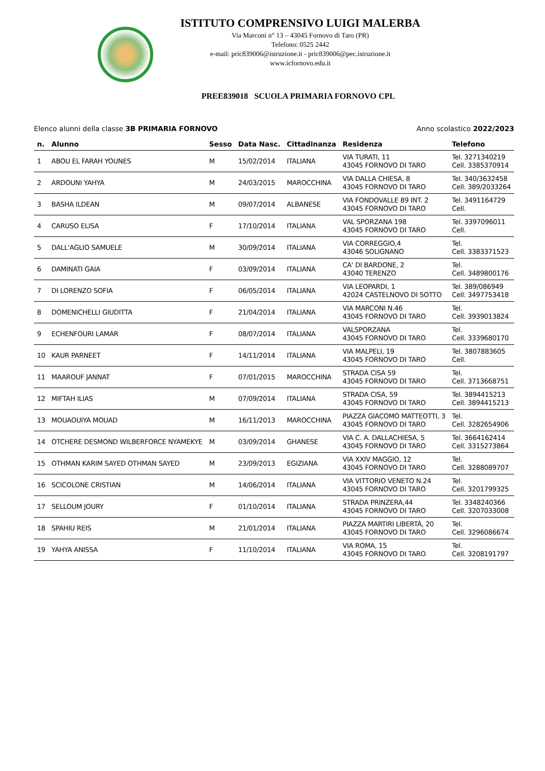ISTITUTO COMPRENSIVO LUIGI MALERBA
Via Marconi n° 13 – 43045 Fornovo di Taro (PR)
Telefono: 0525 2442
e-mail: pric839006@istruzione.it - pric839006@pec.istruzione.it
www.icfornovo.edu.it
PREE839018 SCUOLA PRIMARIA FORNOVO CPL
Elenco alunni della classe 3B PRIMARIA FORNOVO Anno scolastico 2022/2023
| n. | Alunno | Sesso | Data Nasc. | Cittadinanza | Residenza | Telefono |
| --- | --- | --- | --- | --- | --- | --- |
| 1 | ABOU EL FARAH YOUNES | M | 15/02/2014 | ITALIANA | VIA TURATI, 11 43045 FORNOVO DI TARO | Tel. 3271340219 Cell. 3385370914 |
| 2 | ARDOUNI YAHYA | M | 24/03/2015 | MAROCCHINA | VIA DALLA CHIESA, 8 43045 FORNOVO DI TARO | Tel. 340/3632458 Cell. 389/2033264 |
| 3 | BASHA ILDEAN | M | 09/07/2014 | ALBANESE | VIA FONDOVALLE 89 INT. 2 43045 FORNOVO DI TARO | Tel. 3491164729 Cell. |
| 4 | CARUSO ELISA | F | 17/10/2014 | ITALIANA | VAL SPORZANA 198 43045 FORNOVO DI TARO | Tel. 3397096011 Cell. |
| 5 | DALL'AGLIO SAMUELE | M | 30/09/2014 | ITALIANA | VIA CORREGGIO,4 43046 SOLIGNANO | Tel. Cell. 3383371523 |
| 6 | DAMINATI GAIA | F | 03/09/2014 | ITALIANA | CA' DI BARDONE, 2 43040 TERENZO | Tel. Cell. 3489800176 |
| 7 | DI LORENZO SOFIA | F | 06/05/2014 | ITALIANA | VIA LEOPARDI, 1 42024 CASTELNOVO DI SOTTO | Tel. 389/086949 Cell. 3497753418 |
| 8 | DOMENICHELLI GIUDITTA | F | 21/04/2014 | ITALIANA | VIA MARCONI N.46 43045 FORNOVO DI TARO | Tel. Cell. 3939013824 |
| 9 | ECHENFOURI LAMAR | F | 08/07/2014 | ITALIANA | VALSPORZANA 43045 FORNOVO DI TARO | Tel. Cell. 3339680170 |
| 10 | KAUR PARNEET | F | 14/11/2014 | ITALIANA | VIA MALPELI, 19 43045 FORNOVO DI TARO | Tel. 3807883605 Cell. |
| 11 | MAAROUF JANNAT | F | 07/01/2015 | MAROCCHINA | STRADA CISA 59 43045 FORNOVO DI TARO | Tel. Cell. 3713668751 |
| 12 | MIFTAH ILIAS | M | 07/09/2014 | ITALIANA | STRADA CISA, 59 43045 FORNOVO DI TARO | Tel. 3894415213 Cell. 3894415213 |
| 13 | MOUAOUIYA MOUAD | M | 16/11/2013 | MAROCCHINA | PIAZZA GIACOMO MATTEOTTI, 3 43045 FORNOVO DI TARO | Tel. Cell. 3282654906 |
| 14 | OTCHERE DESMOND WILBERFORCE NYAMEKYE | M | 03/09/2014 | GHANESE | VIA C. A. DALLACHIESA, 5 43045 FORNOVO DI TARO | Tel. 3664162414 Cell. 3315273864 |
| 15 | OTHMAN KARIM SAYED OTHMAN SAYED | M | 23/09/2013 | EGIZIANA | VIA XXIV MAGGIO, 12 43045 FORNOVO DI TARO | Tel. Cell. 3288089707 |
| 16 | SCICOLONE CRISTIAN | M | 14/06/2014 | ITALIANA | VIA VITTORIO VENETO N.24 43045 FORNOVO DI TARO | Tel. Cell. 3201799325 |
| 17 | SELLOUM JOURY | F | 01/10/2014 | ITALIANA | STRADA PRINZERA,44 43045 FORNOVO DI TARO | Tel. 3348240366 Cell. 3207033008 |
| 18 | SPAHIU REIS | M | 21/01/2014 | ITALIANA | PIAZZA MARTIRI LIBERTÀ, 20 43045 FORNOVO DI TARO | Tel. Cell. 3296086674 |
| 19 | YAHYA ANISSA | F | 11/10/2014 | ITALIANA | VIA ROMA, 15 43045 FORNOVO DI TARO | Tel. Cell. 3208191797 |